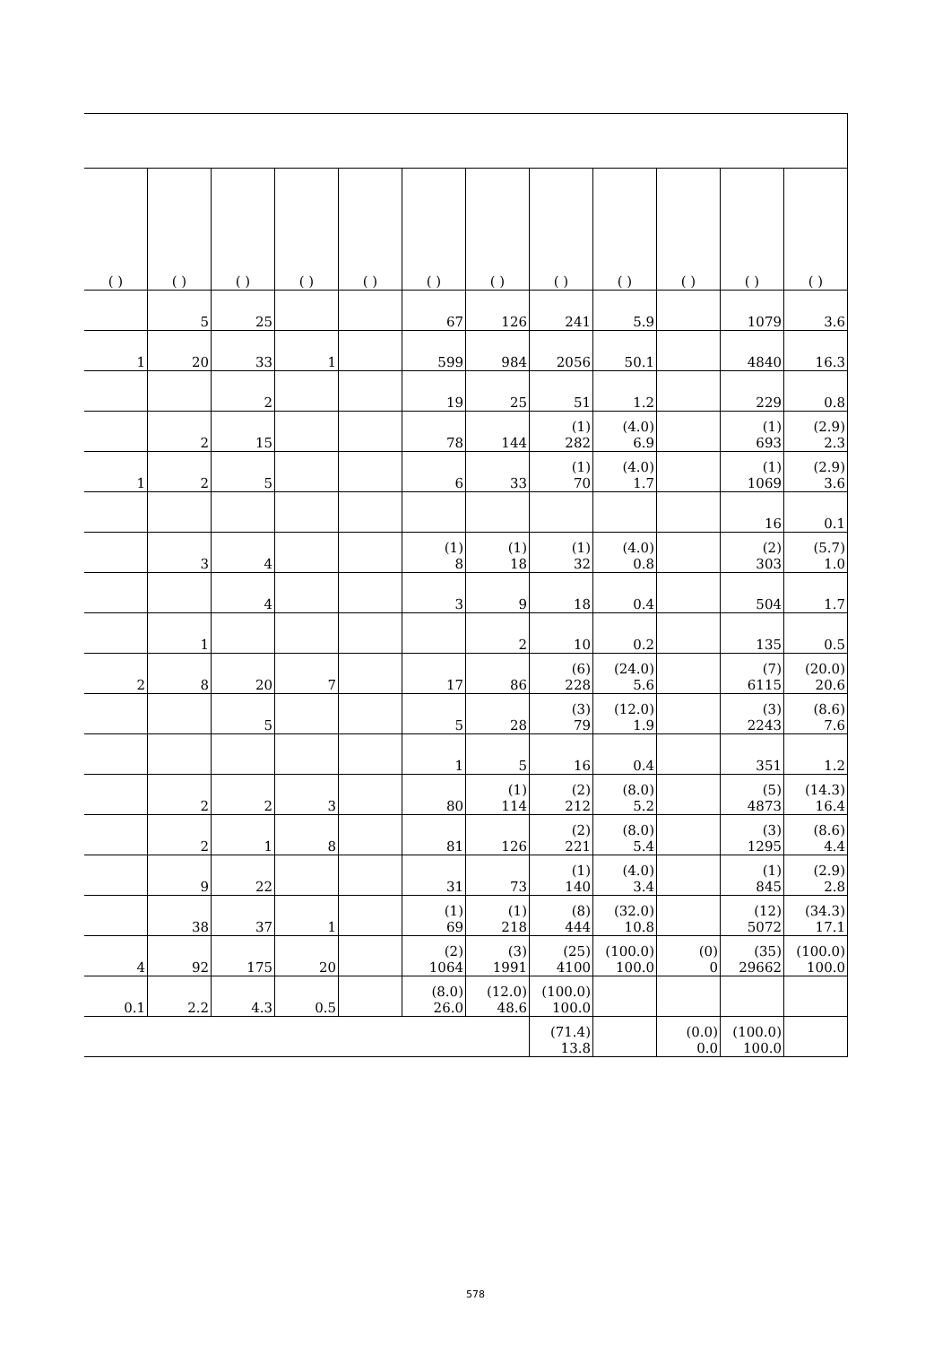| ( ) | ( ) | ( ) | ( ) | ( ) | ( ) | ( ) | ( ) | ( ) | ( ) | ( ) | ( ) |
| | 5 | 25 | | | 67 | 126 | 241 | 5.9 | | 1079 | 3.6 |
| 1 | 20 | 33 | 1 | | 599 | 984 | 2056 | 50.1 | | 4840 | 16.3 |
| | | 2 | | | 19 | 25 | 51 | 1.2 | | 229 | 0.8 |
| | 2 | 15 | | | 78 | 144 | (1) 282 | (4.0) 6.9 | | (1) 693 | (2.9) 2.3 |
| 1 | 2 | 5 | | | 6 | 33 | (1) 70 | (4.0) 1.7 | | (1) 1069 | (2.9) 3.6 |
| | | | | | | | | | | 16 | 0.1 |
| | 3 | 4 | | | (1) 8 | (1) 18 | (1) 32 | (4.0) 0.8 | | (2) 303 | (5.7) 1.0 |
| | | 4 | | | 3 | 9 | 18 | 0.4 | | 504 | 1.7 |
| | 1 | | | | | 2 | 10 | 0.2 | | 135 | 0.5 |
| 2 | 8 | 20 | 7 | | 17 | 86 | (6) 228 | (24.0) 5.6 | | (7) 6115 | (20.0) 20.6 |
| | | 5 | | | 5 | 28 | (3) 79 | (12.0) 1.9 | | (3) 2243 | (8.6) 7.6 |
| | | | | | 1 | 5 | 16 | 0.4 | | 351 | 1.2 |
| | 2 | 2 | 3 | | 80 | (1) 114 | (2) 212 | (8.0) 5.2 | | (5) 4873 | (14.3) 16.4 |
| | 2 | 1 | 8 | | 81 | 126 | (2) 221 | (8.0) 5.4 | | (3) 1295 | (8.6) 4.4 |
| | 9 | 22 | | | 31 | 73 | (1) 140 | (4.0) 3.4 | | (1) 845 | (2.9) 2.8 |
| | 38 | 37 | 1 | | (1) 69 | (1) 218 | (8) 444 | (32.0) 10.8 | | (12) 5072 | (34.3) 17.1 |
| 4 | 92 | 175 | 20 | | (2) 1064 | (3) 1991 | (25) 4100 | (100.0) 100.0 | (0) 0 | (35) 29662 | (100.0) 100.0 |
| 0.1 | 2.2 | 4.3 | 0.5 | | (8.0) 26.0 | (12.0) 48.6 | (100.0) 100.0 | | | | |
| | | | | | | | (71.4) 13.8 | | (0.0) 0.0 | (100.0) 100.0 | |
578